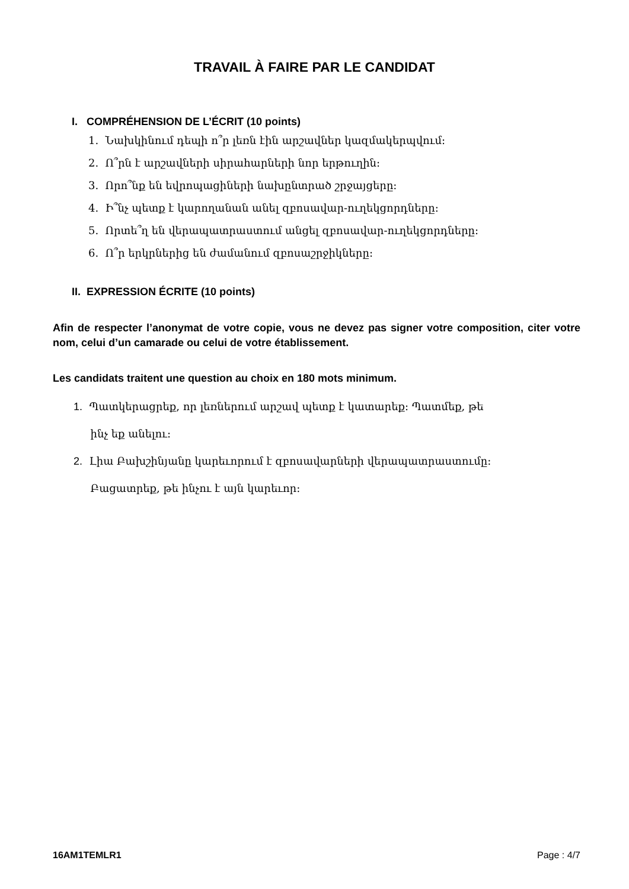TRAVAIL À FAIRE PAR LE CANDIDAT
I. COMPRÉHENSION DE L’ÉCRIT (10 points)
1. Նախկինում դեպի ո՞ր լեռն էին արշավներ կազմակերպվում:
2. Ո՞րն է արշավների սիրահարների նոր երթուղին:
3. Որո՞նք են եվրոպացիների նախընտրած շրջայցերը:
4. Ի՞նչ պետք է կարողանան անել զբոսավար-ուղեկցորդները:
5. Որտե՞ղ են վերապատրաստում անցել զբոսավար-ուղեկցորդները:
6. Ո՞ր երկրներից են ժամանում զբոսաշրջիկները:
II. EXPRESSION ÉCRITE (10 points)
Afin de respecter l’anonymat de votre copie, vous ne devez pas signer votre composition, citer votre nom, celui d’un camarade ou celui de votre établissement.
Les candidats traitent une question au choix en 180 mots minimum.
1. Պատկերացրեք, որ լեռներում արշավ պետք է կատարեք: Պատմեք, թե
ինչ եք անելու:
2. Լիա Բախշինյանը կարեւորում է զբոսավարների վերապատրաստումը:
Բացատրեք, թե ինչու է այն կարեւոր:
16AM1TEMLR1 Page : 4/7